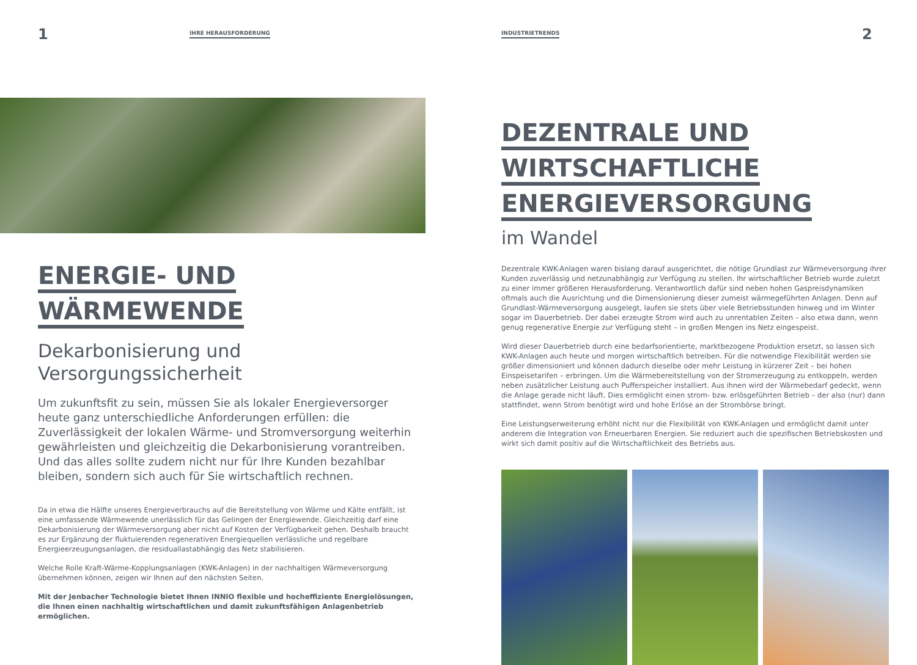1
IHRE HERAUSFORDERUNG
ENERGIE- UND
WÄRMEWENDE
Dekarbonisierung und
Versorgungssicherheit
Um zukunftsfit zu sein, müssen Sie als lokaler Energieversorger heute ganz unterschiedliche Anforderungen erfüllen: die Zuverlässigkeit der lokalen Wärme- und Stromversorgung weiterhin gewährleisten und gleichzeitig die Dekarbonisierung vorantreiben. Und das alles sollte zudem nicht nur für Ihre Kunden bezahlbar bleiben, sondern sich auch für Sie wirtschaftlich rechnen.
Da in etwa die Hälfte unseres Energieverbrauchs auf die Bereitstellung von Wärme und Kälte entfällt, ist eine umfassende Wärmewende unerlässlich für das Gelingen der Energiewende. Gleichzeitig darf eine Dekarbonisierung der Wärmeversorgung aber nicht auf Kosten der Verfügbarkeit gehen. Deshalb braucht es zur Ergänzung der fluktuierenden regenerativen Energiequellen verlässliche und regelbare Energieerzeugungsanlagen, die residuallastabhängig das Netz stabilisieren.
Welche Rolle Kraft-Wärme-Kopplungsanlagen (KWK-Anlagen) in der nachhaltigen Wärmeversorgung übernehmen können, zeigen wir Ihnen auf den nächsten Seiten.
Mit der Jenbacher Technologie bietet Ihnen INNIO flexible und hocheffiziente Energielösungen, die Ihnen einen nachhaltig wirtschaftlichen und damit zukunftsfähigen Anlagenbetrieb ermöglichen.
INDUSTRIETRENDS
2
DEZENTRALE UND
WIRTSCHAFTLICHE
ENERGIEVERSORGUNG
im Wandel
Dezentrale KWK-Anlagen waren bislang darauf ausgerichtet, die nötige Grundlast zur Wärmeversorgung ihrer Kunden zuverlässig und netzunabhängig zur Verfügung zu stellen. Ihr wirtschaftlicher Betrieb wurde zuletzt zu einer immer größeren Herausforderung. Verantwortlich dafür sind neben hohen Gaspreisdynamiken oftmals auch die Ausrichtung und die Dimensionierung dieser zumeist wärmegeführten Anlagen. Denn auf Grundlast-Wärmeversorgung ausgelegt, laufen sie stets über viele Betriebsstunden hinweg und im Winter sogar im Dauerbetrieb. Der dabei erzeugte Strom wird auch zu unrentablen Zeiten – also etwa dann, wenn genug regenerative Energie zur Verfügung steht – in großen Mengen ins Netz eingespeist.
Wird dieser Dauerbetrieb durch eine bedarfsorientierte, marktbezogene Produktion ersetzt, so lassen sich KWK-Anlagen auch heute und morgen wirtschaftlich betreiben. Für die notwendige Flexibilität werden sie größer dimensioniert und können dadurch dieselbe oder mehr Leistung in kürzerer Zeit – bei hohen Einspeisetarifen – erbringen. Um die Wärmebereitstellung von der Stromerzeugung zu entkoppeln, werden neben zusätzlicher Leistung auch Pufferspeicher installiert. Aus ihnen wird der Wärmebedarf gedeckt, wenn die Anlage gerade nicht läuft. Dies ermöglicht einen strom- bzw. erlösgeführten Betrieb – der also (nur) dann stattfindet, wenn Strom benötigt wird und hohe Erlöse an der Strombörse bringt.
Eine Leistungserweiterung erhöht nicht nur die Flexibilität von KWK-Anlagen und ermöglicht damit unter anderem die Integration von Erneuerbaren Energien. Sie reduziert auch die spezifischen Betriebskosten und wirkt sich damit positiv auf die Wirtschaftlichkeit des Betriebs aus.